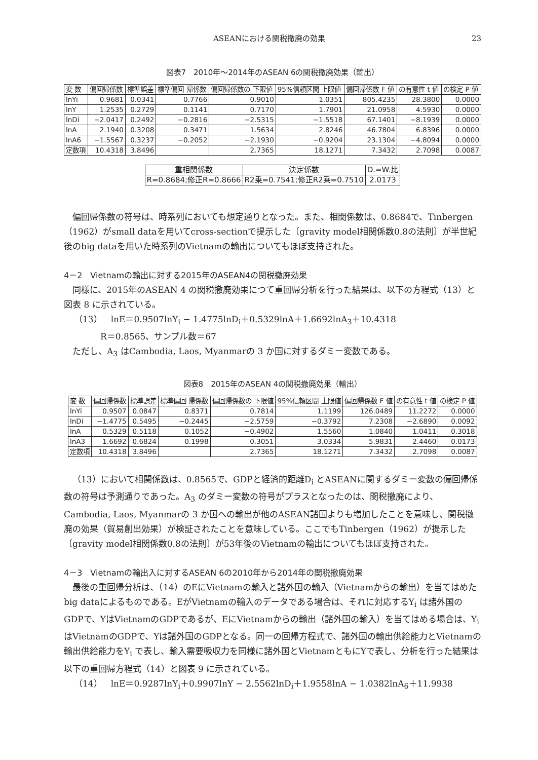ASEANにおける関税撤廃の効果 23
図表7　2010年～2014年のASEAN 6の関税撤廃効果（輸出）
| 変 数 | 偏回帰係数 | 標準誤差 | 標準偏回 帰係数 | 偏回帰係数の 下限値 | 95%信頼区間 上限値 | 偏回帰係数 F 値 | の有意性 t 値 | の検定 P 値 |
| --- | --- | --- | --- | --- | --- | --- | --- | --- |
| lnYi | 0.9681 | 0.0341 | 0.7766 | 0.9010 | 1.0351 | 805.4235 | 28.3800 | 0.0000 |
| lnY | 1.2535 | 0.2729 | 0.1141 | 0.7170 | 1.7901 | 21.0958 | 4.5930 | 0.0000 |
| lnDi | −2.0417 | 0.2492 | −0.2816 | −2.5315 | −1.5518 | 67.1401 | −8.1939 | 0.0000 |
| lnA | 2.1940 | 0.3208 | 0.3471 | 1.5634 | 2.8246 | 46.7804 | 6.8396 | 0.0000 |
| lnA6 | −1.5567 | 0.3237 | −0.2052 | −2.1930 | −0.9204 | 23.1304 | −4.8094 | 0.0000 |
| 定数項 | 10.4318 | 3.8496 | | 2.7365 | 18.1271 | 7.3432 | 2.7098 | 0.0087 |
| 重相関係数 | 決定係数 | D.=W.比 |
| --- | --- | --- |
| R=0.8684;修正R=0.8666 | R2乗=0.7541;修正R2乗=0.7510 | 2.0173 |
偏回帰係数の符号は、時系列においても想定通りとなった。また、相関係数は、0.8684で、Tinbergen（1962）がsmall dataを用いてcross-sectionで提示した〔gravity model相関係数0.8の法則〕が半世紀後のbig dataを用いた時系列のVietnamの輸出についてもほぼ支持された。
4－2　Vietnamの輸出に対する2015年のASEAN4の関税撤廃効果
同様に、2015年のASEAN 4 の関税撤廃効果につて重回帰分析を行った結果は、以下の方程式（13）と図表 8 に示されている。
（13）　lnE＝0.9507lnY<sub>i</sub> − 1.4775lnD<sub>i</sub>＋0.5329lnA＋1.6692lnA<sub>3</sub>＋10.4318
R＝0.8565、サンプル数＝67
ただし、A<sub>3</sub> はCambodia, Laos, Myanmarの 3 か国に対するダミー変数である。
図表8　2015年のASEAN 4の関税撤廃効果（輸出）
| 変 数 | 偏回帰係数 | 標準誤差 | 標準偏回 帰係数 | 偏回帰係数の 下限値 | 95%信頼区間 上限値 | 偏回帰係数 F 値 | の有意性 t 値 | の検定 P 値 |
| --- | --- | --- | --- | --- | --- | --- | --- | --- |
| lnYi | 0.9507 | 0.0847 | 0.8371 | 0.7814 | 1.1199 | 126.0489 | 11.2272 | 0.0000 |
| lnDi | −1.4775 | 0.5495 | −0.2445 | −2.5759 | −0.3792 | 7.2308 | −2.6890 | 0.0092 |
| lnA | 0.5329 | 0.5118 | 0.1052 | −0.4902 | 1.5560 | 1.0840 | 1.0411 | 0.3018 |
| lnA3 | 1.6692 | 0.6824 | 0.1998 | 0.3051 | 3.0334 | 5.9831 | 2.4460 | 0.0173 |
| 定数項 | 10.4318 | 3.8496 | | 2.7365 | 18.1271 | 7.3432 | 2.7098 | 0.0087 |
（13）において相関係数は、0.8565で、GDPと経済的距離D<sub>i</sub> とASEANに関するダミー変数の偏回帰係数の符号は予測通りであった。A<sub>3</sub> のダミー変数の符号がプラスとなったのは、関税撤廃により、Cambodia, Laos, Myanmarの 3 か国への輸出が他のASEAN諸国よりも増加したことを意味し、関税撤廃の効果（貿易創出効果）が検証されたことを意味している。ここでもTinbergen（1962）が提示した〔gravity model相関係数0.8の法則〕が53年後のVietnamの輸出についてもほぼ支持された。
4－3　Vietnamの輸出入に対するASEAN 6の2010年から2014年の関税撤廃効果
最後の重回帰分析は、（14）のEにVietnamの輸入と諸外国の輸入（Vietnamからの輸出）を当てはめたbig dataによるものである。EがVietnamの輸入のデータである場合は、それに対応するY<sub>i</sub> は諸外国のGDPで、YはVietnamのGDPであるが、EにVietnamからの輸出（諸外国の輸入）を当てはめる場合は、Y<sub>i</sub> はVietnamのGDPで、Yは諸外国のGDPとなる。同一の回帰方程式で、諸外国の輸出供給能力とVietnamの輸出供給能力をY<sub>i</sub> で表し、輸入需要吸収力を同様に諸外国とVietnamともにYで表し、分析を行った結果は以下の重回帰方程式（14）と図表 9 に示されている。
（14）　lnE＝0.9287lnY<sub>i</sub>＋0.9907lnY − 2.5562lnD<sub>i</sub>＋1.9558lnA − 1.0382lnA<sub>6</sub>＋11.9938